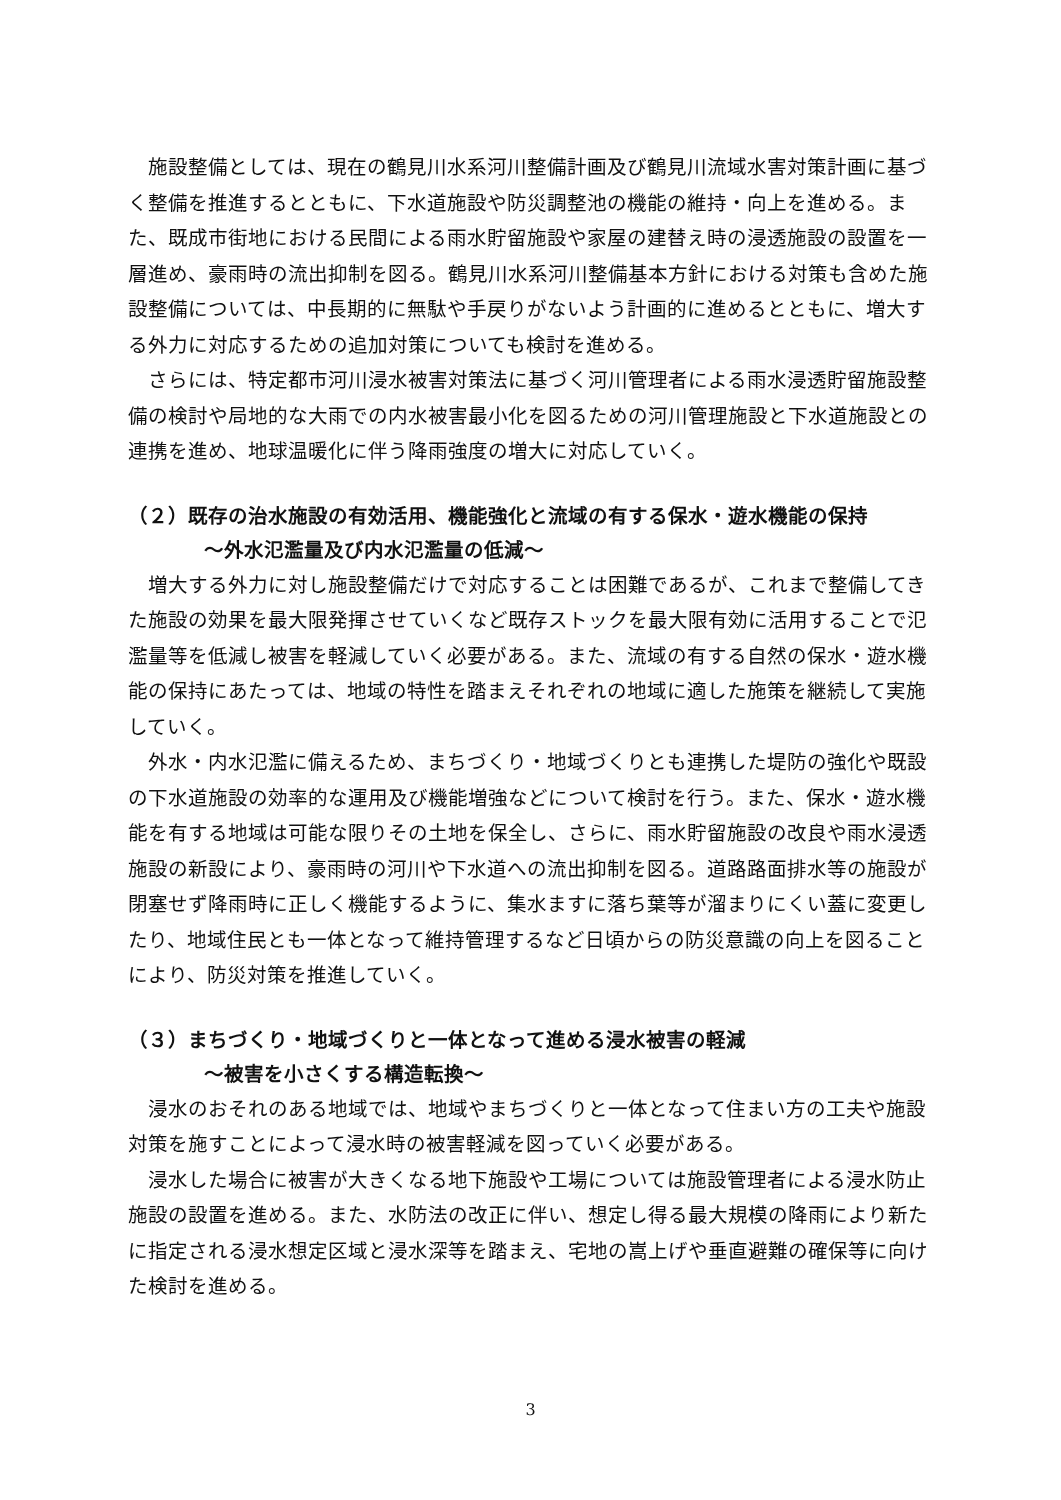施設整備としては、現在の鶴見川水系河川整備計画及び鶴見川流域水害対策計画に基づく整備を推進するとともに、下水道施設や防災調整池の機能の維持・向上を進める。また、既成市街地における民間による雨水貯留施設や家屋の建替え時の浸透施設の設置を一層進め、豪雨時の流出抑制を図る。鶴見川水系河川整備基本方針における対策も含めた施設整備については、中長期的に無駄や手戻りがないよう計画的に進めるとともに、増大する外力に対応するための追加対策についても検討を進める。
さらには、特定都市河川浸水被害対策法に基づく河川管理者による雨水浸透貯留施設整備の検討や局地的な大雨での内水被害最小化を図るための河川管理施設と下水道施設との連携を進め、地球温暖化に伴う降雨強度の増大に対応していく。
（２）既存の治水施設の有効活用、機能強化と流域の有する保水・遊水機能の保持
～外水氾濫量及び内水氾濫量の低減～
増大する外力に対し施設整備だけで対応することは困難であるが、これまで整備してきた施設の効果を最大限発揮させていくなど既存ストックを最大限有効に活用することで氾濫量等を低減し被害を軽減していく必要がある。また、流域の有する自然の保水・遊水機能の保持にあたっては、地域の特性を踏まえそれぞれの地域に適した施策を継続して実施していく。
外水・内水氾濫に備えるため、まちづくり・地域づくりとも連携した堤防の強化や既設の下水道施設の効率的な運用及び機能増強などについて検討を行う。また、保水・遊水機能を有する地域は可能な限りその土地を保全し、さらに、雨水貯留施設の改良や雨水浸透施設の新設により、豪雨時の河川や下水道への流出抑制を図る。道路路面排水等の施設が閉塞せず降雨時に正しく機能するように、集水ますに落ち葉等が溜まりにくい蓋に変更したり、地域住民とも一体となって維持管理するなど日頃からの防災意識の向上を図ることにより、防災対策を推進していく。
（３）まちづくり・地域づくりと一体となって進める浸水被害の軽減
～被害を小さくする構造転換～
浸水のおそれのある地域では、地域やまちづくりと一体となって住まい方の工夫や施設対策を施すことによって浸水時の被害軽減を図っていく必要がある。
浸水した場合に被害が大きくなる地下施設や工場については施設管理者による浸水防止施設の設置を進める。また、水防法の改正に伴い、想定し得る最大規模の降雨により新たに指定される浸水想定区域と浸水深等を踏まえ、宅地の嵩上げや垂直避難の確保等に向けた検討を進める。
3